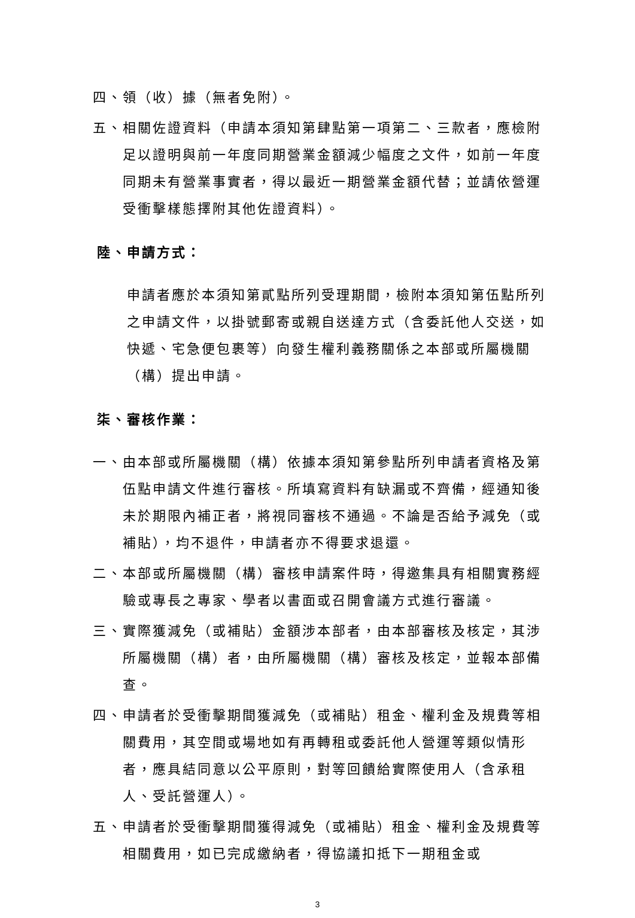四、領（收）據（無者免附）。
五、相關佐證資料（申請本須知第肆點第一項第二、三款者，應檢附足以證明與前一年度同期營業金額減少幅度之文件，如前一年度同期未有營業事實者，得以最近一期營業金額代替；並請依營運受衝擊樣態擇附其他佐證資料）。
陸、申請方式：
申請者應於本須知第貳點所列受理期間，檢附本須知第伍點所列之申請文件，以掛號郵寄或親自送達方式（含委託他人交送，如快遞、宅急便包裹等）向發生權利義務關係之本部或所屬機關（構）提出申請。
柒、審核作業：
一、由本部或所屬機關（構）依據本須知第參點所列申請者資格及第伍點申請文件進行審核。所填寫資料有缺漏或不齊備，經通知後未於期限內補正者，將視同審核不通過。不論是否給予減免（或補貼），均不退件，申請者亦不得要求退還。
二、本部或所屬機關（構）審核申請案件時，得邀集具有相關實務經驗或專長之專家、學者以書面或召開會議方式進行審議。
三、實際獲減免（或補貼）金額涉本部者，由本部審核及核定，其涉所屬機關（構）者，由所屬機關（構）審核及核定，並報本部備查。
四、申請者於受衝擊期間獲減免（或補貼）租金、權利金及規費等相關費用，其空間或場地如有再轉租或委託他人營運等類似情形者，應具結同意以公平原則，對等回饋給實際使用人（含承租人、受託營運人）。
五、申請者於受衝擊期間獲得減免（或補貼）租金、權利金及規費等相關費用，如已完成繳納者，得協議扣抵下一期租金或
3